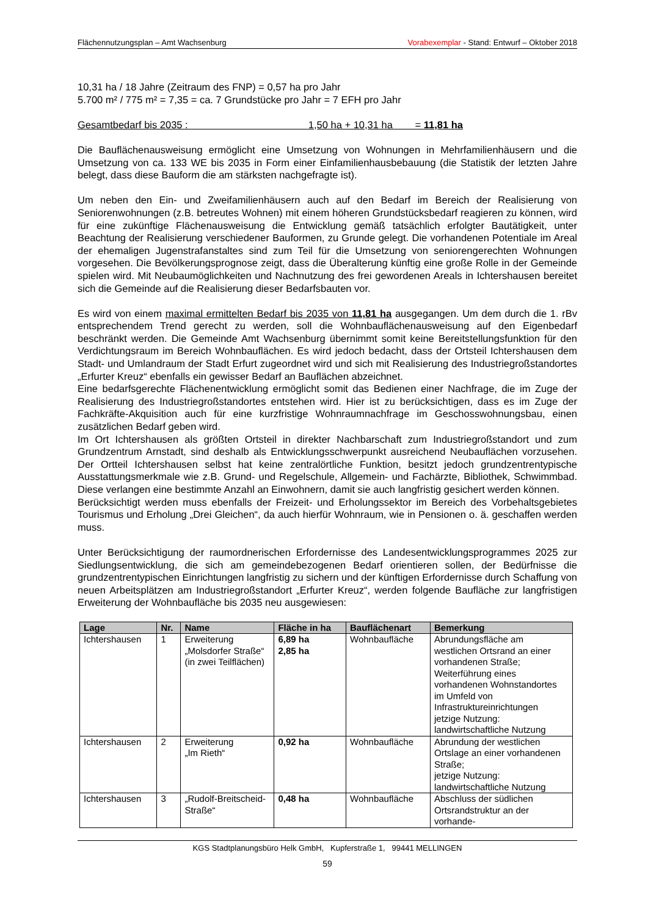Flächennutzungsplan – Amt Wachsenburg Vorabexemplar - Stand: Entwurf – Oktober 2018
10,31 ha / 18 Jahre (Zeitraum des FNP) = 0,57 ha pro Jahr
5.700 m² / 775 m² = 7,35 = ca. 7 Grundstücke pro Jahr = 7 EFH pro Jahr
Gesamtbedarf bis 2035 : 1,50 ha + 10,31 ha = 11,81 ha
Die Bauflächenausweisung ermöglicht eine Umsetzung von Wohnungen in Mehrfamilienhäusern und die Umsetzung von ca. 133 WE bis 2035 in Form einer Einfamilienhausbebauung (die Statistik der letzten Jahre belegt, dass diese Bauform die am stärksten nachgefragte ist).
Um neben den Ein- und Zweifamilienhäusern auch auf den Bedarf im Bereich der Realisierung von Seniorenwohnungen (z.B. betreutes Wohnen) mit einem höheren Grundstücksbedarf reagieren zu können, wird für eine zukünftige Flächenausweisung die Entwicklung gemäß tatsächlich erfolgter Bautätigkeit, unter Beachtung der Realisierung verschiedener Bauformen, zu Grunde gelegt. Die vorhandenen Potentiale im Areal der ehemaligen Jugenstrafanstaltes sind zum Teil für die Umsetzung von seniorengerechten Wohnungen vorgesehen. Die Bevölkerungsprognose zeigt, dass die Überalterung künftig eine große Rolle in der Gemeinde spielen wird. Mit Neubaumöglichkeiten und Nachnutzung des frei gewordenen Areals in Ichtershausen bereitet sich die Gemeinde auf die Realisierung dieser Bedarfsbauten vor.
Es wird von einem maximal ermittelten Bedarf bis 2035 von 11,81 ha ausgegangen. Um dem durch die 1. rBv entsprechendem Trend gerecht zu werden, soll die Wohnbauflächenausweisung auf den Eigenbedarf beschränkt werden. Die Gemeinde Amt Wachsenburg übernimmt somit keine Bereitstellungsfunktion für den Verdichtungsraum im Bereich Wohnbauflächen. Es wird jedoch bedacht, dass der Ortsteil Ichtershausen dem Stadt- und Umlandraum der Stadt Erfurt zugeordnet wird und sich mit Realisierung des Industriegroßstandortes „Erfurter Kreuz“ ebenfalls ein gewisser Bedarf an Bauflächen abzeichnet.
Eine bedarfsgerechte Flächenentwicklung ermöglicht somit das Bedienen einer Nachfrage, die im Zuge der Realisierung des Industriegroßstandortes entstehen wird. Hier ist zu berücksichtigen, dass es im Zuge der Fachkräfte-Akquisition auch für eine kurzfristige Wohnraumnachfrage im Geschosswohnungsbau, einen zusätzlichen Bedarf geben wird.
Im Ort Ichtershausen als größten Ortsteil in direkter Nachbarschaft zum Industriegroßstandort und zum Grundzentrum Arnstadt, sind deshalb als Entwicklungsschwerpunkt ausreichend Neubauflächen vorzusehen. Der Ortteil Ichtershausen selbst hat keine zentralörtliche Funktion, besitzt jedoch grundzentrentypische Ausstattungsmerkmale wie z.B. Grund- und Regelschule, Allgemein- und Fachärzte, Bibliothek, Schwimmbad. Diese verlangen eine bestimmte Anzahl an Einwohnern, damit sie auch langfristig gesichert werden können.
Berücksichtigt werden muss ebenfalls der Freizeit- und Erholungssektor im Bereich des Vorbehaltsgebietes Tourismus und Erholung „Drei Gleichen“, da auch hierfür Wohnraum, wie in Pensionen o. ä. geschaffen werden muss.
Unter Berücksichtigung der raumordnerischen Erfordernisse des Landesentwicklungsprogrammes 2025 zur Siedlungsentwicklung, die sich am gemeindebezogenen Bedarf orientieren sollen, der Bedürfnisse die grundzentrentypischen Einrichtungen langfristig zu sichern und der künftigen Erfordernisse durch Schaffung von neuen Arbeitsplätzen am Industriegroßstandort „Erfurter Kreuz“, werden folgende Baufläche zur langfristigen Erweiterung der Wohnbaufläche bis 2035 neu ausgewiesen:
| Lage | Nr. | Name | Fläche in ha | Bauflächenart | Bemerkung |
| --- | --- | --- | --- | --- | --- |
| Ichtershausen | 1 | Erweiterung „Molsdorfer Straße“ (in zwei Teilflächen) | 6,89 ha 2,85 ha | Wohnbaufläche | Abrundungsfläche am westlichen Ortsrand an einer vorhandenen Straße; Weiterführung eines vorhandenen Wohnstandortes im Umfeld von Infrastruktureinrichtungen jetzige Nutzung: landwirtschaftliche Nutzung |
| Ichtershausen | 2 | Erweiterung „Im Rieth“ | 0,92 ha | Wohnbaufläche | Abrundung der westlichen Ortslage an einer vorhandenen Straße; jetzige Nutzung: landwirtschaftliche Nutzung |
| Ichtershausen | 3 | „Rudolf-Breitscheid-Straße“ | 0,48 ha | Wohnbaufläche | Abschluss der südlichen Ortsrandstruktur an der vorhande- |
KGS Stadtplanungsbüro Helk GmbH, Kupferstraße 1, 99441 MELLINGEN
59